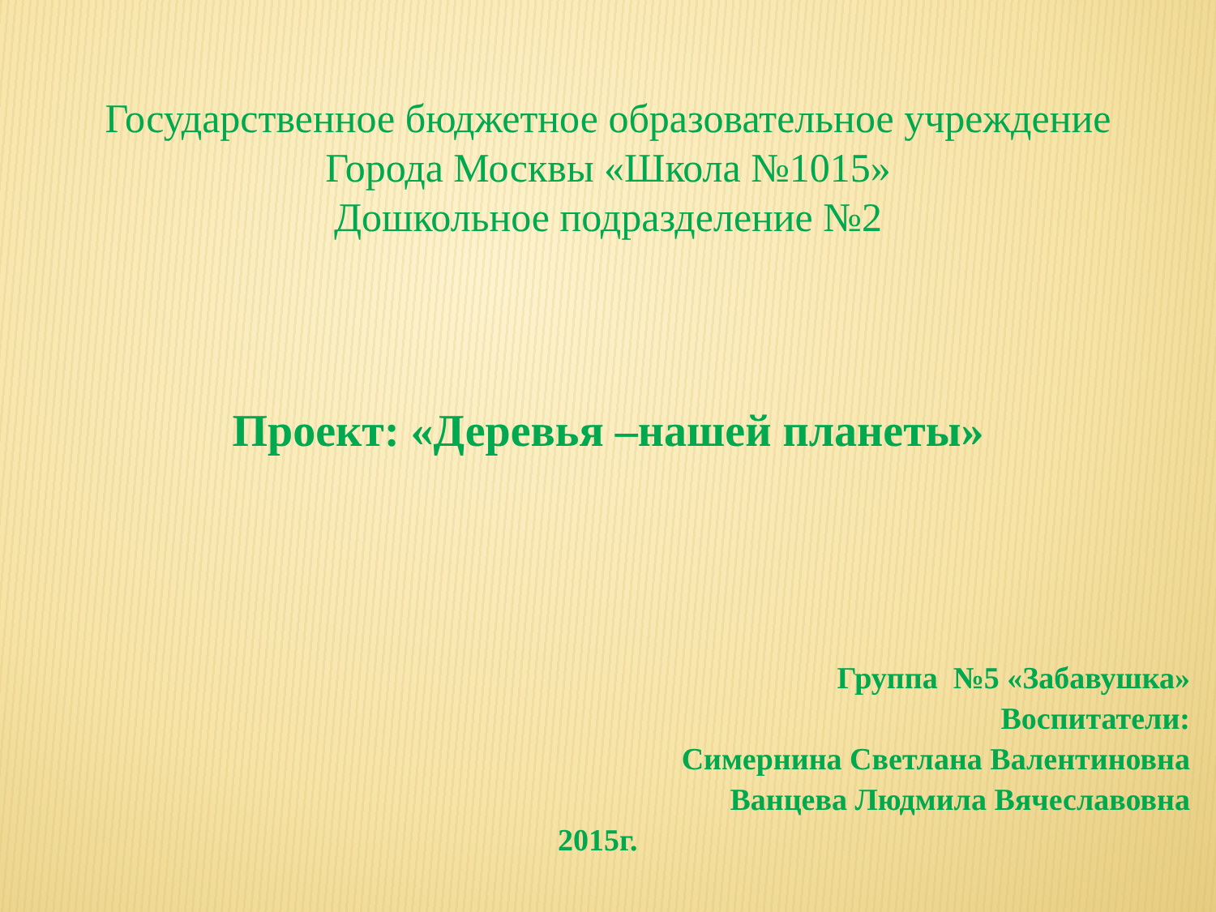Государственное бюджетное образовательное учреждение
Города Москвы «Школа №1015»
Дошкольное подразделение №2
Проект: «Деревья –нашей планеты»
Группа №5 «Забавушка»
Воспитатели:
Симернина Светлана Валентиновна
Ванцева Людмила Вячеславовна
2015г.